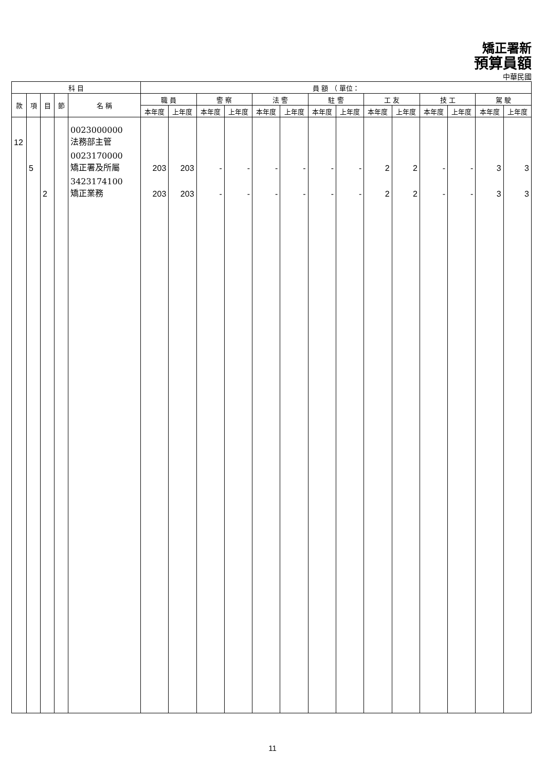矯正署新
預算員額
中華民國
| 科 目 | | | | | 員 額 （ 單位： | | | | | | | | | | | | | |
| --- | --- | --- | --- | --- | --- | --- | --- | --- | --- | --- | --- | --- | --- | --- | --- | --- | --- | --- |
| 款 | 項 | 目 | 節 | 名 稱 | 職 員 | | 警 察 | | 法 警 | | 駐 警 | | 工 友 | | 技 工 | | 駕 駛 | |
| | | | | | 本年度 | 上年度 | 本年度 | 上年度 | 本年度 | 上年度 | 本年度 | 上年度 | 本年度 | 上年度 | 本年度 | 上年度 | 本年度 | 上年度 |
| 12 | | | | 0023000000 法務部主管 | | | | | | | | | | | | | | |
| | 5 | | | 0023170000 矯正署及所屬 | 203 | 203 | - | - | - | - | - | - | 2 | 2 | - | - | 3 | 3 |
| | | 2 | | 3423174100 矯正業務 | 203 | 203 | - | - | - | - | - | - | 2 | 2 | - | - | 3 | 3 |
11